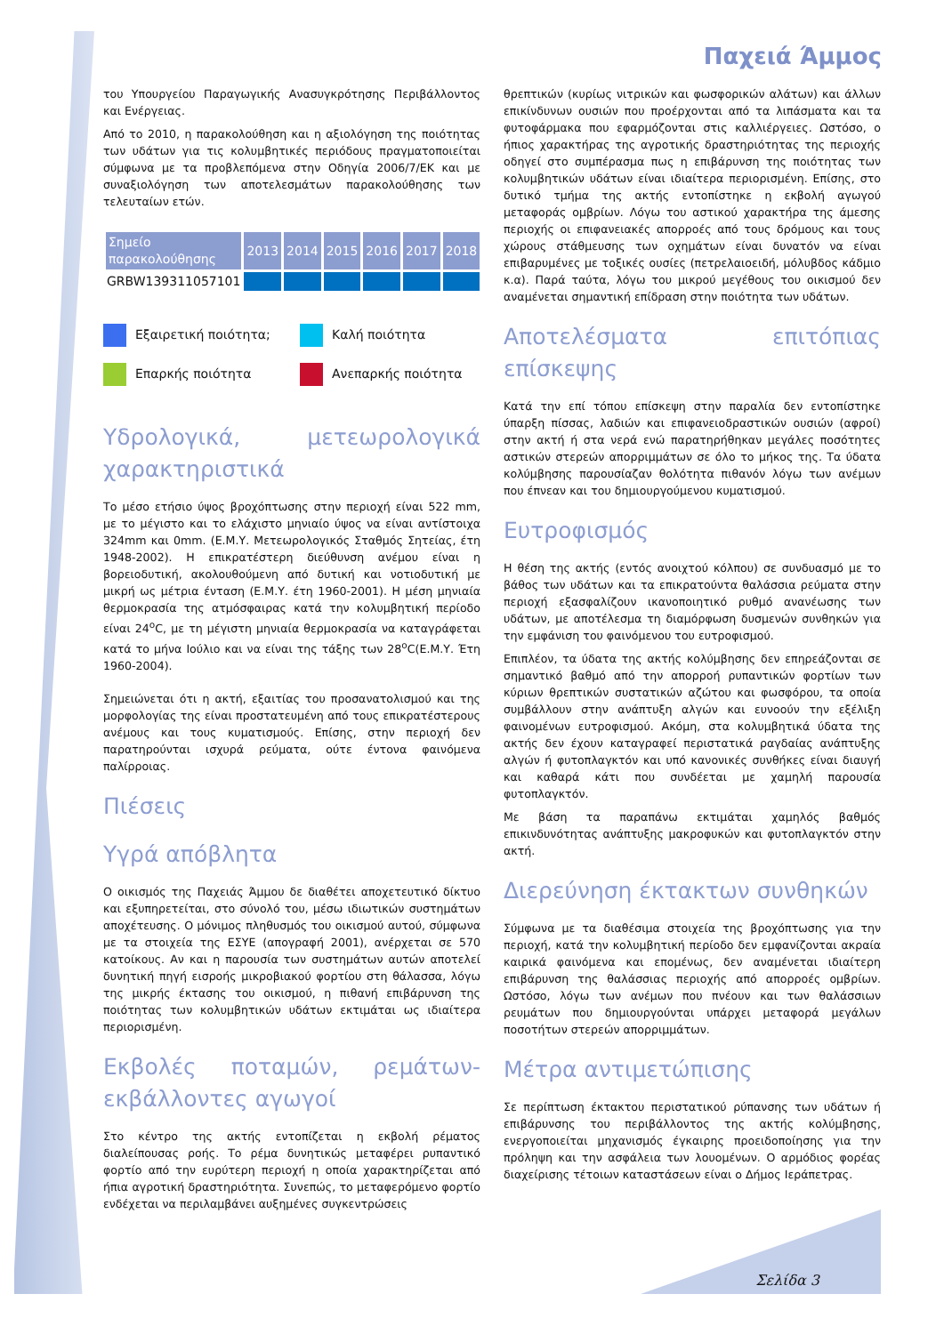Παχειά Άμμος
του Υπουργείου Παραγωγικής Ανασυγκρότησης Περιβάλλοντος και Ενέργειας.
Από το 2010, η παρακολούθηση και η αξιολόγηση της ποιότητας των υδάτων για τις κολυμβητικές περιόδους πραγματοποιείται σύμφωνα με τα προβλεπόμενα στην Οδηγία 2006/7/ΕΚ και με συναξιολόγηση των αποτελεσμάτων παρακολούθησης των τελευταίων ετών.
| Σημείο παρακολούθησης | 2013 | 2014 | 2015 | 2016 | 2017 | 2018 |
| --- | --- | --- | --- | --- | --- | --- |
| GRBW139311057101 | | | | | | |
Εξαιρετική ποιότητα;
Καλή ποιότητα
Επαρκής ποιότητα
Ανεπαρκής ποιότητα
Υδρολογικά, μετεωρολογικά χαρακτηριστικά
Το μέσο ετήσιο ύψος βροχόπτωσης στην περιοχή είναι 522 mm, με το μέγιστο και το ελάχιστο μηνιαίο ύψος να είναι αντίστοιχα 324mm και 0mm. (Ε.Μ.Υ. Μετεωρολογικός Σταθμός Σητείας, έτη 1948-2002). Η επικρατέστερη διεύθυνση ανέμου είναι η βορειοδυτική, ακολουθούμενη από δυτική και νοτιοδυτική με μικρή ως μέτρια ένταση (Ε.Μ.Υ. έτη 1960-2001). Η μέση μηνιαία θερμοκρασία της ατμόσφαιρας κατά την κολυμβητική περίοδο είναι 24<sup>ο</sup>C, με τη μέγιστη μηνιαία θερμοκρασία να καταγράφεται κατά το μήνα Ιούλιο και να είναι της τάξης των 28<sup>ο</sup>C(Ε.Μ.Υ. Έτη 1960-2004).
Σημειώνεται ότι η ακτή, εξαιτίας του προσανατολισμού και της μορφολογίας της είναι προστατευμένη από τους επικρατέστερους ανέμους και τους κυματισμούς. Επίσης, στην περιοχή δεν παρατηρούνται ισχυρά ρεύματα, ούτε έντονα φαινόμενα παλίρροιας.
Πιέσεις
Υγρά απόβλητα
Ο οικισμός της Παχειάς Άμμου δε διαθέτει αποχετευτικό δίκτυο και εξυπηρετείται, στο σύνολό του, μέσω ιδιωτικών συστημάτων αποχέτευσης. Ο μόνιμος πληθυσμός του οικισμού αυτού, σύμφωνα με τα στοιχεία της ΕΣΥΕ (απογραφή 2001), ανέρχεται σε 570 κατοίκους. Αν και η παρουσία των συστημάτων αυτών αποτελεί δυνητική πηγή εισροής μικροβιακού φορτίου στη θάλασσα, λόγω της μικρής έκτασης του οικισμού, η πιθανή επιβάρυνση της ποιότητας των κολυμβητικών υδάτων εκτιμάται ως ιδιαίτερα περιορισμένη.
Εκβολές ποταμών, ρεμάτων-εκβάλλοντες αγωγοί
Στο κέντρο της ακτής εντοπίζεται η εκβολή ρέματος διαλείπουσας ροής. Το ρέμα δυνητικώς μεταφέρει ρυπαντικό φορτίο από την ευρύτερη περιοχή η οποία χαρακτηρίζεται από ήπια αγροτική δραστηριότητα. Συνεπώς, το μεταφερόμενο φορτίο ενδέχεται να περιλαμβάνει αυξημένες συγκεντρώσεις
θρεπτικών (κυρίως νιτρικών και φωσφορικών αλάτων) και άλλων επικίνδυνων ουσιών που προέρχονται από τα λιπάσματα και τα φυτοφάρμακα που εφαρμόζονται στις καλλιέργειες. Ωστόσο, ο ήπιος χαρακτήρας της αγροτικής δραστηριότητας της περιοχής οδηγεί στο συμπέρασμα πως η επιβάρυνση της ποιότητας των κολυμβητικών υδάτων είναι ιδιαίτερα περιορισμένη. Επίσης, στο δυτικό τμήμα της ακτής εντοπίστηκε η εκβολή αγωγού μεταφοράς ομβρίων. Λόγω του αστικού χαρακτήρα της άμεσης περιοχής οι επιφανειακές απορροές από τους δρόμους και τους χώρους στάθμευσης των οχημάτων είναι δυνατόν να είναι επιβαρυμένες με τοξικές ουσίες (πετρελαιοειδή, μόλυβδος κάδμιο κ.α). Παρά ταύτα, λόγω του μικρού μεγέθους του οικισμού δεν αναμένεται σημαντική επίδραση στην ποιότητα των υδάτων.
Αποτελέσματα επιτόπιας επίσκεψης
Κατά την επί τόπου επίσκεψη στην παραλία δεν εντοπίστηκε ύπαρξη πίσσας, λαδιών και επιφανειοδραστικών ουσιών (αφροί) στην ακτή ή στα νερά ενώ παρατηρήθηκαν μεγάλες ποσότητες αστικών στερεών απορριμμάτων σε όλο το μήκος της. Τα ύδατα κολύμβησης παρουσίαζαν θολότητα πιθανόν λόγω των ανέμων που έπνεαν και του δημιουργούμενου κυματισμού.
Ευτροφισμός
Η θέση της ακτής (εντός ανοιχτού κόλπου) σε συνδυασμό με το βάθος των υδάτων και τα επικρατούντα θαλάσσια ρεύματα στην περιοχή εξασφαλίζουν ικανοποιητικό ρυθμό ανανέωσης των υδάτων, με αποτέλεσμα τη διαμόρφωση δυσμενών συνθηκών για την εμφάνιση του φαινόμενου του ευτροφισμού.
Επιπλέον, τα ύδατα της ακτής κολύμβησης δεν επηρεάζονται σε σημαντικό βαθμό από την απορροή ρυπαντικών φορτίων των κύριων θρεπτικών συστατικών αζώτου και φωσφόρου, τα οποία συμβάλλουν στην ανάπτυξη αλγών και ευνοούν την εξέλιξη φαινομένων ευτροφισμού. Ακόμη, στα κολυμβητικά ύδατα της ακτής δεν έχουν καταγραφεί περιστατικά ραγδαίας ανάπτυξης αλγών ή φυτοπλαγκτόν και υπό κανονικές συνθήκες είναι διαυγή και καθαρά κάτι που συνδέεται με χαμηλή παρουσία φυτοπλαγκτόν.
Με βάση τα παραπάνω εκτιμάται χαμηλός βαθμός επικινδυνότητας ανάπτυξης μακροφυκών και φυτοπλαγκτόν στην ακτή.
Διερεύνηση έκτακτων συνθηκών
Σύμφωνα με τα διαθέσιμα στοιχεία της βροχόπτωσης για την περιοχή, κατά την κολυμβητική περίοδο δεν εμφανίζονται ακραία καιρικά φαινόμενα και επομένως, δεν αναμένεται ιδιαίτερη επιβάρυνση της θαλάσσιας περιοχής από απορροές ομβρίων. Ωστόσο, λόγω των ανέμων που πνέουν και των θαλάσσιων ρευμάτων που δημιουργούνται υπάρχει μεταφορά μεγάλων ποσοτήτων στερεών απορριμμάτων.
Μέτρα αντιμετώπισης
Σε περίπτωση έκτακτου περιστατικού ρύπανσης των υδάτων ή επιβάρυνσης του περιβάλλοντος της ακτής κολύμβησης, ενεργοποιείται μηχανισμός έγκαιρης προειδοποίησης για την πρόληψη και την ασφάλεια των λουομένων. Ο αρμόδιος φορέας διαχείρισης τέτοιων καταστάσεων είναι ο Δήμος Ιεράπετρας.
Σελίδα 3